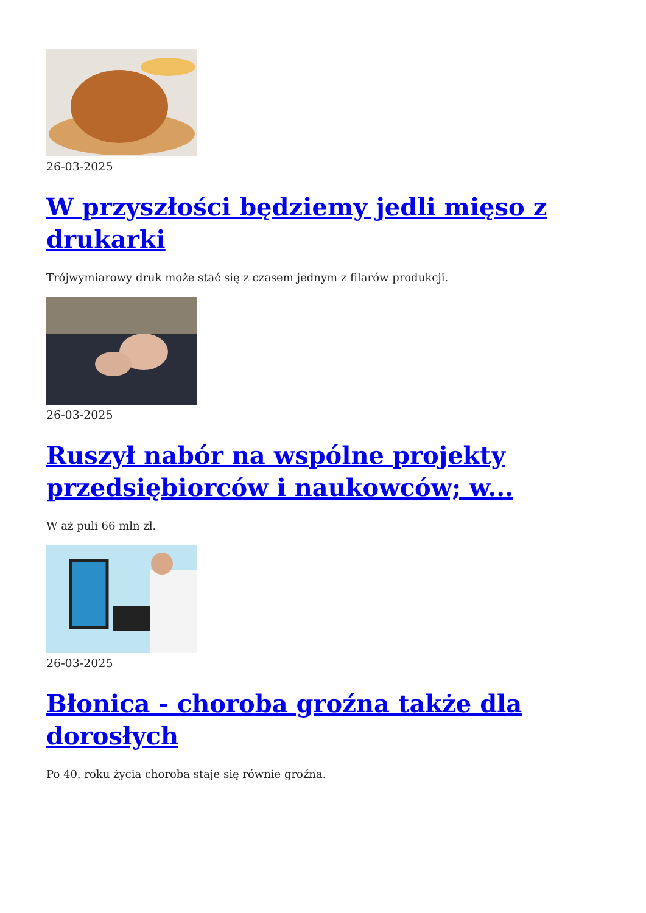26-03-2025
W przyszłości będziemy jedli mięso z drukarki
Trójwymiarowy druk może stać się z czasem jednym z filarów produkcji.
26-03-2025
Ruszył nabór na wspólne projekty przedsiębiorców i naukowców; w...
W aż puli 66 mln zł.
26-03-2025
Błonica - choroba groźna także dla dorosłych
Po 40. roku życia choroba staje się równie groźna.